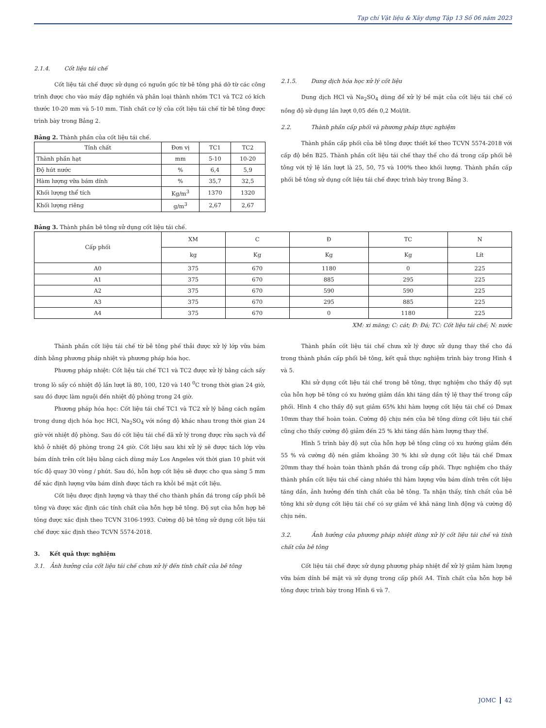Tạp chí Vật liệu & Xây dựng Tập 13 Số 06 năm 2023
2.1.4. Cốt liệu tái chế
Cốt liệu tái chế được sử dụng có nguồn gốc từ bê tông phá dỡ từ các công trình được cho vào máy đập nghiền và phân loại thành nhóm TC1 và TC2 có kích thước 10-20 mm và 5-10 mm. Tính chất cơ lý của cốt liệu tái chế từ bê tông được trình bày trong Bảng 2.
Bảng 2. Thành phần của cốt liệu tái chế.
| Tính chất | Đơn vị | TC1 | TC2 |
| --- | --- | --- | --- |
| Thành phần hạt | mm | 5-10 | 10-20 |
| Độ hút nước | % | 6,4 | 5,9 |
| Hàm lượng vữa bám dính | % | 35,7 | 32,5 |
| Khối lượng thể tích | Kg/m<sup>3</sup> | 1370 | 1320 |
| Khối lượng riêng | g/m<sup>3</sup> | 2,67 | 2,67 |
2.1.5. Dung dịch hóa học xử lý cốt liệu
Dung dịch HCl và Na<sub>2</sub>SO<sub>4</sub> dùng để xử lý bề mặt của cốt liệu tái chế có nồng độ sử dụng lần lượt 0,05 đến 0,2 Mol/lít.
2.2. Thành phần cấp phối và phương pháp thực nghiệm
Thành phần cấp phối của bê tông được thiết kế theo TCVN 5574-2018 với cấp độ bền B25. Thành phần cốt liệu tái chế thay thế cho đá trong cấp phối bê tông với tỷ lệ lần lượt là 25, 50, 75 và 100% theo khối lượng. Thành phần cấp phối bê tông sử dụng cốt liệu tái chế được trình bày trong Bảng 3.
Bảng 3. Thành phần bê tông sử dụng cốt liệu tái chế.
| Cấp phối | XM | C | Đ | TC | N |
| | kg | Kg | Kg | Kg | Lít |
| A0 | 375 | 670 | 1180 | 0 | 225 |
| A1 | 375 | 670 | 885 | 295 | 225 |
| A2 | 375 | 670 | 590 | 590 | 225 |
| A3 | 375 | 670 | 295 | 885 | 225 |
| A4 | 375 | 670 | 0 | 1180 | 225 |
XM: xi măng; C: cát; Đ: Đá; TC: Cốt liệu tái chế; N: nước
Thành phần cốt liệu tái chế từ bê tông phế thải được xử lý lớp vữa bám dính bằng phương pháp nhiệt và phương pháp hóa học.
Phương pháp nhiệt: Cốt liệu tái chế TC1 và TC2 được xử lý bằng cách sấy trong lò sấy có nhiệt độ lần lượt là 80, 100, 120 và 140 <sup>0</sup>C trong thời gian 24 giờ, sau đó được làm nguội đến nhiệt độ phòng trong 24 giờ.
Phương pháp hóa học: Cốt liệu tái chế TC1 và TC2 xử lý bằng cách ngâm trong dung dịch hóa học HCl, Na<sub>2</sub>SO<sub>4</sub> với nồng độ khác nhau trong thời gian 24 giờ với nhiệt độ phòng. Sau đó cốt liệu tái chế đã xử lý trong được rửa sạch và để khô ở nhiệt độ phòng trong 24 giờ. Cốt liệu sau khi xử lý sẽ được tách lớp vữa bám dính trên cốt liệu bằng cách dùng máy Los Angeles với thời gian 10 phút với tốc độ quay 30 vòng / phút. Sau đó, hỗn hợp cốt liệu sẽ được cho qua sàng 5 mm để xác định lượng vữa bám dính được tách ra khỏi bề mặt cốt liệu.
Cốt liệu được định lượng và thay thế cho thành phần đá trong cấp phối bê tông và được xác định các tính chất của hỗn hợp bê tông. Độ sụt của hỗn hợp bê tông được xác định theo TCVN 3106-1993. Cường độ bê tông sử dụng cốt liệu tái chế được xác định theo TCVN 5574-2018.
3. Kết quả thực nghiệm
3.1. Ảnh hưởng của cốt liệu tái chế chưa xử lý đến tính chất của bê tông
Thành phần cốt liệu tái chế chưa xử lý được sử dụng thay thế cho đá trong thành phần cấp phối bê tông, kết quả thực nghiệm trình bày trong Hình 4 và 5.
Khi sử dụng cốt liệu tái chế trong bê tông, thực nghiệm cho thấy độ sụt của hỗn hợp bê tông có xu hướng giảm dần khi tăng dần tỷ lệ thay thế trong cấp phối. Hình 4 cho thấy độ sụt giảm 65% khi hàm lượng cốt liệu tái chế có Dmax 10mm thay thế hoàn toàn. Cường độ chịu nén của bê tông dùng cốt liệu tái chế cũng cho thấy cường độ giảm đến 25 % khi tăng dần hàm lượng thay thế.
Hình 5 trình bày độ sụt của hỗn hợp bê tông cũng có xu hướng giảm đến 55 % và cường độ nén giảm khoảng 30 % khi sử dụng cốt liệu tái chế Dmax 20mm thay thế hoàn toàn thành phần đá trong cấp phối. Thực nghiệm cho thấy thành phần cốt liệu tái chế càng nhiều thì hàm lượng vữa bám dính trên cốt liệu tăng dần, ảnh hưởng đến tính chất của bê tông. Ta nhận thấy, tính chất của bê tông khi sử dụng cốt liệu tái chế có sự giảm về khả năng linh động và cường độ chịu nén.
3.2. Ảnh hưởng của phương pháp nhiệt dùng xử lý cốt liệu tái chế và tính chất của bê tông
Cốt liệu tái chế được sử dụng phương pháp nhiệt để xử lý giảm hàm lượng vữa bám dính bề mặt và sử dụng trong cấp phối A4. Tính chất của hỗn hợp bê tông được trình bày trong Hình 6 và 7.
JOMC 42